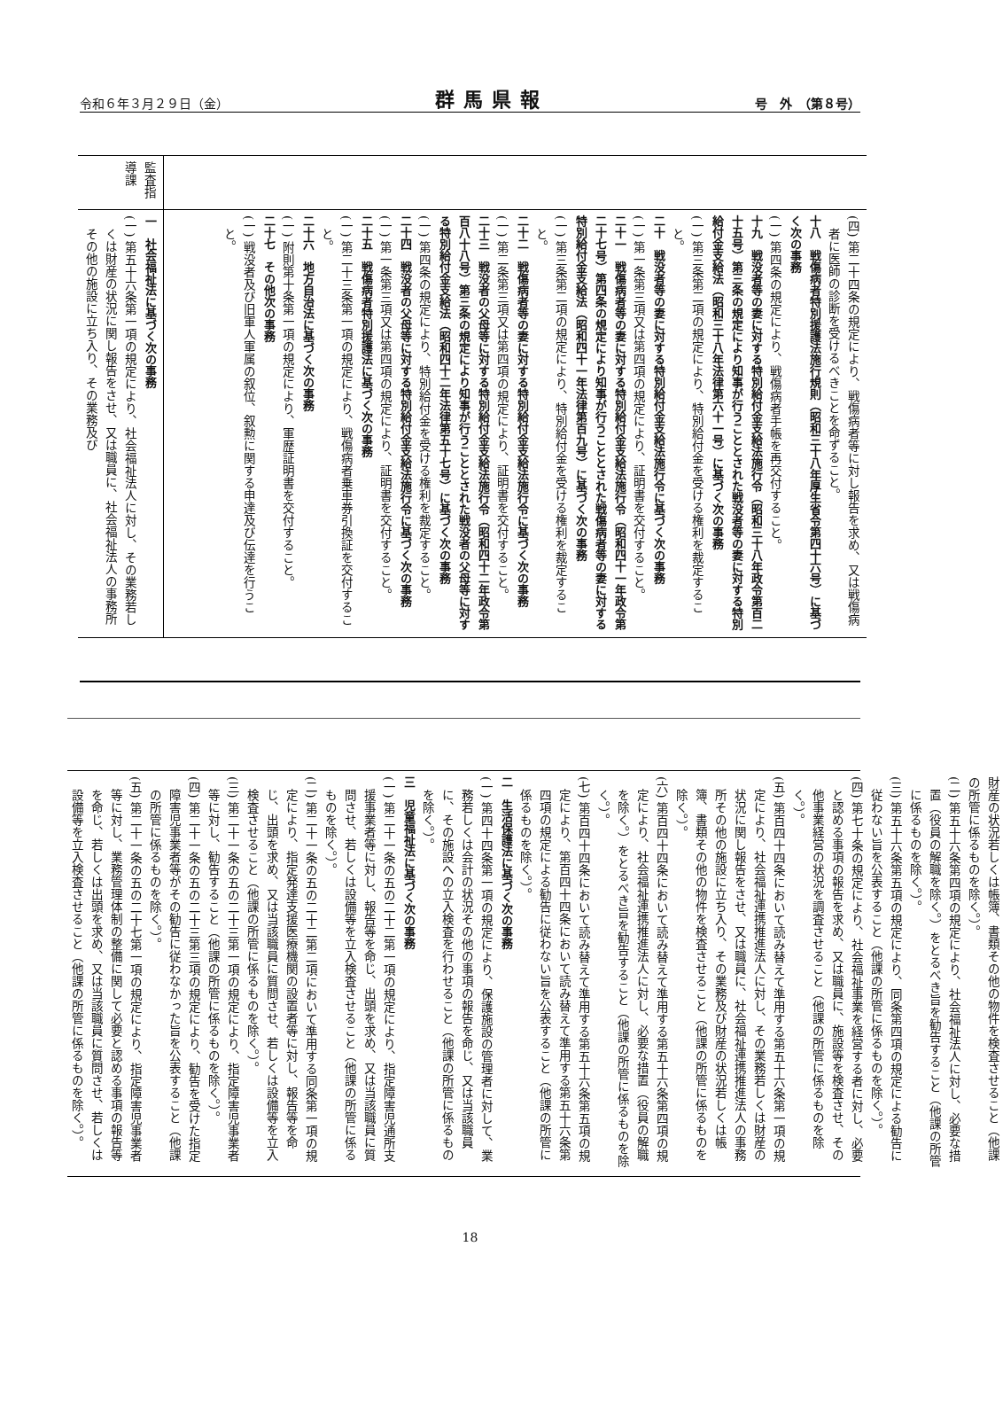令和６年３月２９日（金） 群馬県報 号　外　（第８号）
| | 監査指導課 |
| (四) 第二十四条の規定により、戦傷病者等に対し報告を求め、又は戦傷病者に医師の診断を受けるべきことを命ずること。 十八 戦傷病者特別援護法施行規則（昭和三十八年厚生省令第四十六号）に基づく次の事務 (一) 第四条の規定により、戦傷病者手帳を再交付すること。 十九 戦没者等の妻に対する特別給付金支給法施行令（昭和三十八年政令第百二十五号）第三条の規定により知事が行うこととされた戦没者等の妻に対する特別給付金支給法（昭和三十八年法律第六十一号）に基づく次の事務 (一) 第三条第二項の規定により、特別給付金を受ける権利を裁定すること。 二十 戦没者等の妻に対する特別給付金支給法施行令に基づく次の事務 (一) 第一条第三項又は第四項の規定により、証明書を交付すること。 二十一 戦傷病者等の妻に対する特別給付金支給法施行令（昭和四十一年政令第二十七号）第四条の規定により知事が行うこととされた戦傷病者等の妻に対する特別給付金支給法（昭和四十一年法律第百九号）に基づく次の事務 (一) 第三条第二項の規定により、特別給付金を受ける権利を裁定すること。 二十二 戦傷病者等の妻に対する特別給付金支給法施行令に基づく次の事務 (一) 第二条第三項又は第四項の規定により、証明書を交付すること。 二十三 戦没者の父母等に対する特別給付金支給法施行令（昭和四十二年政令第百八十八号）第三条の規定により知事が行うこととされた戦没者の父母等に対する特別給付金支給法（昭和四十二年法律第五十七号）に基づく次の事務 (一) 第四条の規定により、特別給付金を受ける権利を裁定すること。 二十四 戦没者の父母等に対する特別給付金支給法施行令に基づく次の事務 (一) 第一条第三項又は第四項の規定により、証明書を交付すること。 二十五 戦傷病者特別援護法に基づく次の事務 (一) 第二十三条第一項の規定により、戦傷病者乗車券引換証を交付すること。 二十六 地方自治法に基づく次の事務 (一) 附則第十条第一項の規定により、軍歴証明書を交付すること。 二十七 その他次の事務 (一) 戦没者及び旧軍人軍属の叙位、叙勲に関する申達及び伝達を行うこと。 | 一 社会福祉法に基づく次の事務 (一) 第五十六条第一項の規定により、社会福祉法人に対し、その業務若しくは財産の状況に関し報告をさせ、又は職員に、社会福祉法人の事務所その他の施設に立ち入り、その業務及び |
財産の状況若しくは帳簿、書類その他の物件を検査させること（他課の所管に係るものを除く。）。
(二) 第五十六条第四項の規定により、社会福祉法人に対し、必要な措置（役員の解職を除く。）をとるべき旨を勧告すること（他課の所管に係るものを除く。）。
(三) 第五十六条第五項の規定により、同条第四項の規定による勧告に従わない旨を公表すること（他課の所管に係るものを除く。）。
(四) 第七十条の規定により、社会福祉事業を経営する者に対し、必要と認める事項の報告を求め、又は職員に、施設等を検査させ、その他事業経営の状況を調査させること（他課の所管に係るものを除く。）。
(五) 第百四十四条において読み替えて準用する第五十六条第一項の規定により、社会福祉連携推進法人に対し、その業務若しくは財産の状況に関し報告をさせ、又は職員に、社会福祉連携推進法人の事務所その他の施設に立ち入り、その業務及び財産の状況若しくは帳簿、書類その他の物件を検査させること（他課の所管に係るものを除く。）。
(六) 第百四十四条において読み替えて準用する第五十六条第四項の規定により、社会福祉連携推進法人に対し、必要な措置（役員の解職を除く。）をとるべき旨を勧告すること（他課の所管に係るものを除く。）。
(七) 第百四十四条において読み替えて準用する第五十六条第五項の規定により、第百四十四条において読み替えて準用する第五十六条第四項の規定による勧告に従わない旨を公表すること（他課の所管に係るものを除く。）。
二　生活保護法に基づく次の事務
(一) 第四十四条第一項の規定により、保護施設の管理者に対して、業務若しくは会計の状況その他の事項の報告を命じ、又は当該職員に、その施設への立入検査を行わせること（他課の所管に係るものを除く。）。
三　児童福祉法に基づく次の事務
(一) 第二十一条の五の二十二第一項の規定により、指定障害児通所支援事業者等に対し、報告等を命じ、出頭を求め、又は当該職員に質問させ、若しくは設備等を立入検査させること（他課の所管に係るものを除く。）。
(二) 第二十一条の五の二十二第二項において準用する同条第一項の規定により、指定発達支援医療機関の設置者等に対し、報告等を命じ、出頭を求め、又は当該職員に質問させ、若しくは設備等を立入検査させること（他課の所管に係るものを除く。）。
(三) 第二十一条の五の二十三第一項の規定により、指定障害児事業者等に対し、勧告すること（他課の所管に係るものを除く。）。
(四) 第二十一条の五の二十三第三項の規定により、勧告を受けた指定障害児事業者等がその勧告に従わなかった旨を公表すること（他課の所管に係るものを除く。）。
(五) 第二十一条の五の二十七第一項の規定により、指定障害児事業者等に対し、業務管理体制の整備に関して必要と認める事項の報告等を命じ、若しくは出頭を求め、又は当該職員に質問させ、若しくは設備等を立入検査させること（他課の所管に係るものを除く。）。
18